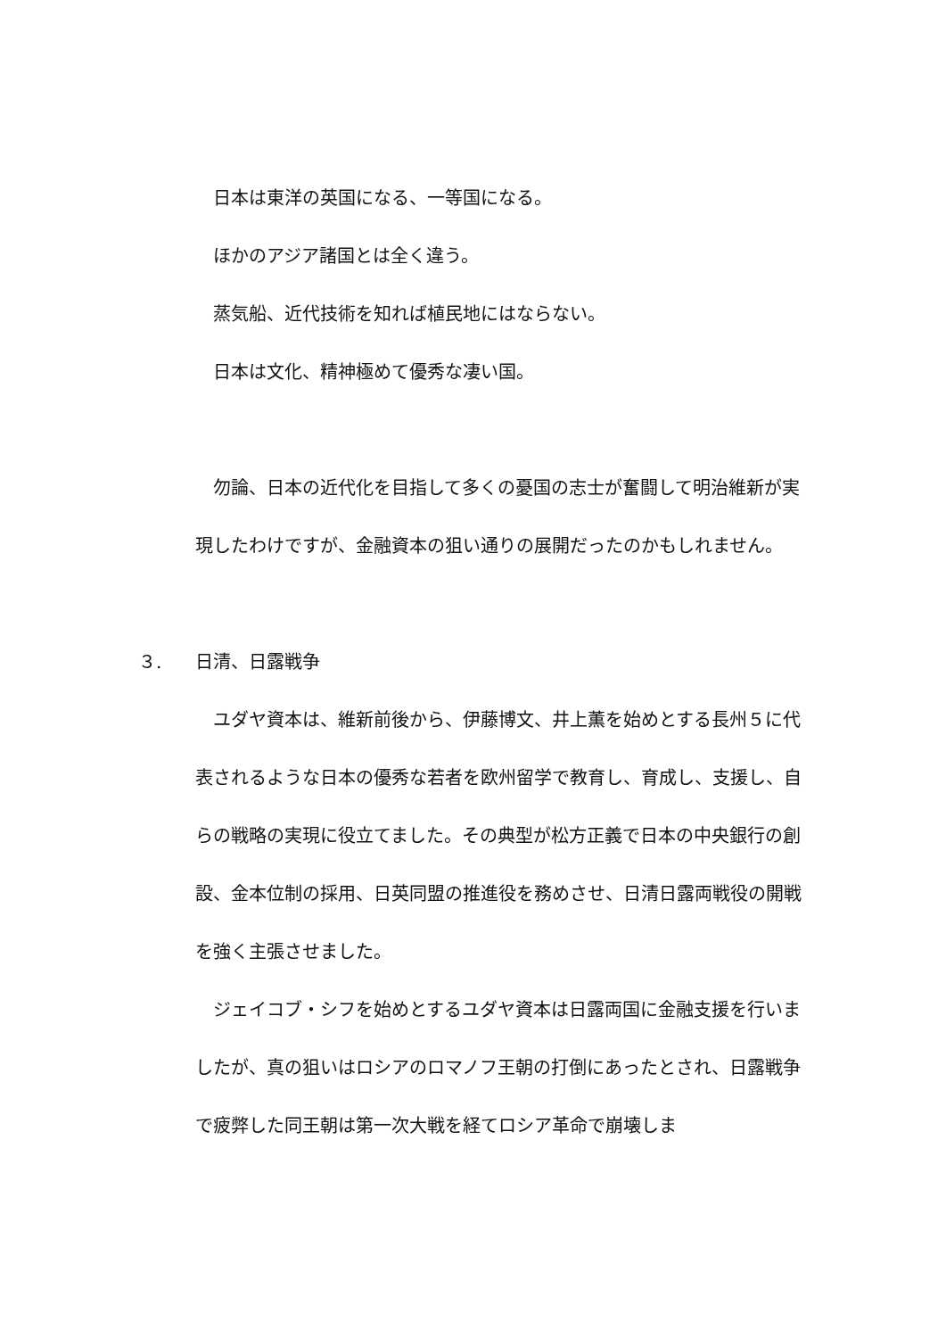日本は東洋の英国になる、一等国になる。
　ほかのアジア諸国とは全く違う。
　蒸気船、近代技術を知れば植民地にはならない。
　日本は文化、精神極めて優秀な凄い国。
　勿論、日本の近代化を目指して多くの憂国の志士が奮闘して明治維新が実現したわけですが、金融資本の狙い通りの展開だったのかもしれません。
３. 日清、日露戦争
　ユダヤ資本は、維新前後から、伊藤博文、井上薫を始めとする長州５に代表されるような日本の優秀な若者を欧州留学で教育し、育成し、支援し、自らの戦略の実現に役立てました。その典型が松方正義で日本の中央銀行の創設、金本位制の採用、日英同盟の推進役を務めさせ、日清日露両戦役の開戦を強く主張させました。
　ジェイコブ・シフを始めとするユダヤ資本は日露両国に金融支援を行いましたが、真の狙いはロシアのロマノフ王朝の打倒にあったとされ、日露戦争で疲弊した同王朝は第一次大戦を経てロシア革命で崩壊しま